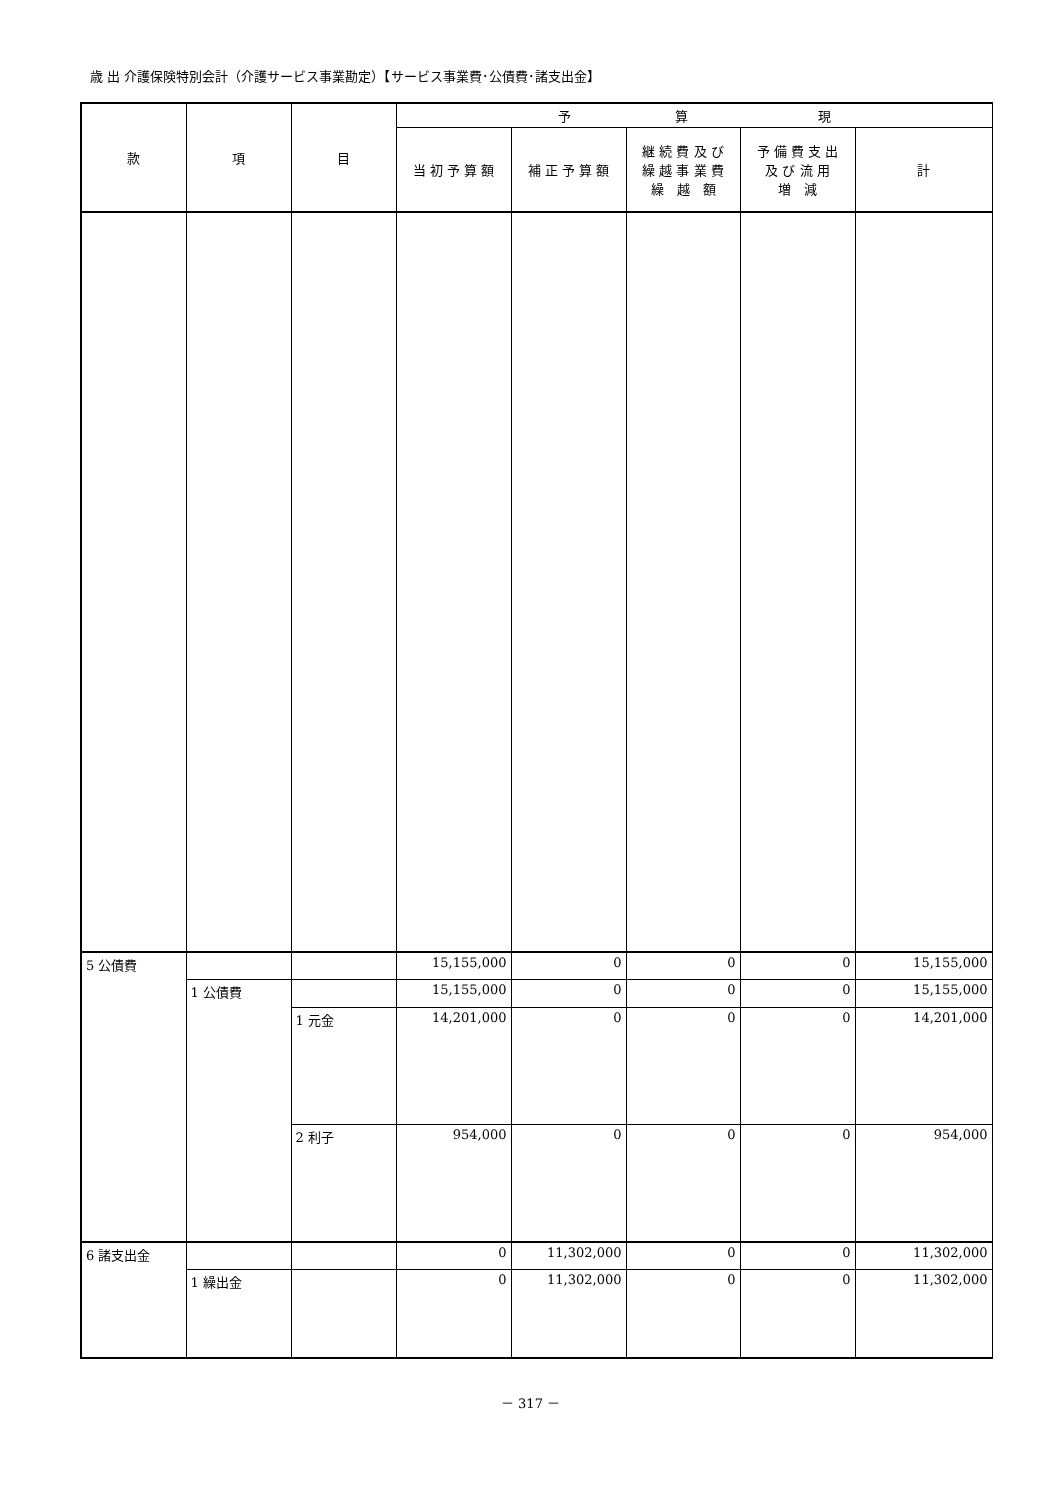歳 出 介護保険特別会計（介護サービス事業勘定）【サービス事業費･公債費･諸支出金】
| 款 | 項 | 目 | 予 算 現 | | | | |
| --- | --- | --- | --- | --- | --- | --- | --- |
| | | | 当 初 予 算 額 | 補 正 予 算 額 | 継 続 費 及 び 繰 越 事 業 費 繰 越 額 | 予 備 費 支 出 及 び 流 用 増 減 | 計 |
| 5 公債費 | | | 15,155,000 | 0 | 0 | 0 | 15,155,000 |
| | 1 公債費 | | 15,155,000 | 0 | 0 | 0 | 15,155,000 |
| | | 1 元金 | 14,201,000 | 0 | 0 | 0 | 14,201,000 |
| | | 2 利子 | 954,000 | 0 | 0 | 0 | 954,000 |
| 6 諸支出金 | | | 0 | 11,302,000 | 0 | 0 | 11,302,000 |
| | 1 繰出金 | | 0 | 11,302,000 | 0 | 0 | 11,302,000 |
－ 317 －